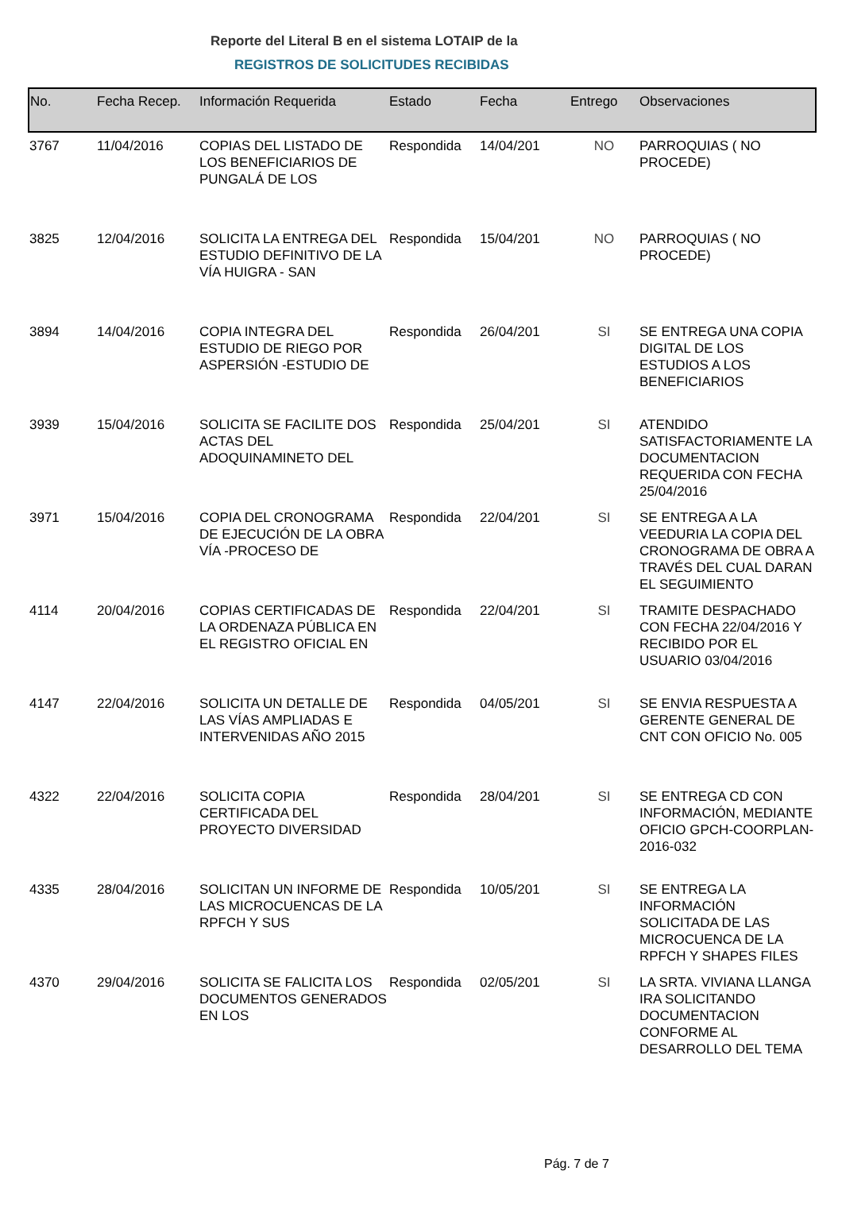Reporte del Literal B en el sistema LOTAIP de la
REGISTROS DE SOLICITUDES RECIBIDAS
| No. | Fecha Recep. | Información Requerida | Estado | Fecha | Entrego | Observaciones |
| --- | --- | --- | --- | --- | --- | --- |
| 3767 | 11/04/2016 | COPIAS DEL LISTADO DE LOS BENEFICIARIOS DE PUNGALÁ DE LOS | Respondida | 14/04/201 | NO | PARROQUIAS ( NO PROCEDE) |
| 3825 | 12/04/2016 | SOLICITA LA ENTREGA DEL ESTUDIO DEFINITIVO DE LA VÍA HUIGRA - SAN | Respondida | 15/04/201 | NO | PARROQUIAS ( NO PROCEDE) |
| 3894 | 14/04/2016 | COPIA INTEGRA DEL ESTUDIO DE RIEGO POR ASPERSIÓN -ESTUDIO DE | Respondida | 26/04/201 | SI | SE ENTREGA UNA COPIA DIGITAL DE LOS ESTUDIOS A LOS BENEFICIARIOS |
| 3939 | 15/04/2016 | SOLICITA SE FACILITE DOS ACTAS DEL ADOQUINAMINETO DEL | Respondida | 25/04/201 | SI | ATENDIDO SATISFACTORIAMENTE LA DOCUMENTACION REQUERIDA CON FECHA 25/04/2016 |
| 3971 | 15/04/2016 | COPIA DEL CRONOGRAMA DE EJECUCIÓN DE LA OBRA VÍA -PROCESO DE | Respondida | 22/04/201 | SI | SE ENTREGA A LA VEEDURIA LA COPIA DEL CRONOGRAMA DE OBRA A TRAVÉS DEL CUAL DARAN EL SEGUIMIENTO |
| 4114 | 20/04/2016 | COPIAS CERTIFICADAS DE LA ORDENAZA PÚBLICA EN EL REGISTRO OFICIAL EN | Respondida | 22/04/201 | SI | TRAMITE DESPACHADO CON FECHA 22/04/2016 Y RECIBIDO POR EL USUARIO 03/04/2016 |
| 4147 | 22/04/2016 | SOLICITA UN DETALLE DE LAS VÍAS AMPLIADAS E INTERVENIDAS AÑO 2015 | Respondida | 04/05/201 | SI | SE ENVIA RESPUESTA A GERENTE GENERAL DE CNT CON OFICIO No. 005 |
| 4322 | 22/04/2016 | SOLICITA COPIA CERTIFICADA DEL PROYECTO DIVERSIDAD | Respondida | 28/04/201 | SI | SE ENTREGA CD CON INFORMACIÓN, MEDIANTE OFICIO GPCH-COORPLAN-2016-032 |
| 4335 | 28/04/2016 | SOLICITAN UN INFORME DE LAS MICROCUENCAS DE LA RPFCH Y SUS | Respondida | 10/05/201 | SI | SE ENTREGA LA INFORMACIÓN SOLICITADA DE LAS MICROCUENCA DE LA RPFCH Y SHAPES FILES |
| 4370 | 29/04/2016 | SOLICITA SE FALICITA LOS DOCUMENTOS GENERADOS EN LOS | Respondida | 02/05/201 | SI | LA SRTA. VIVIANA LLANGA IRA SOLICITANDO DOCUMENTACION CONFORME AL DESARROLLO DEL TEMA |
Pág. 7 de 7